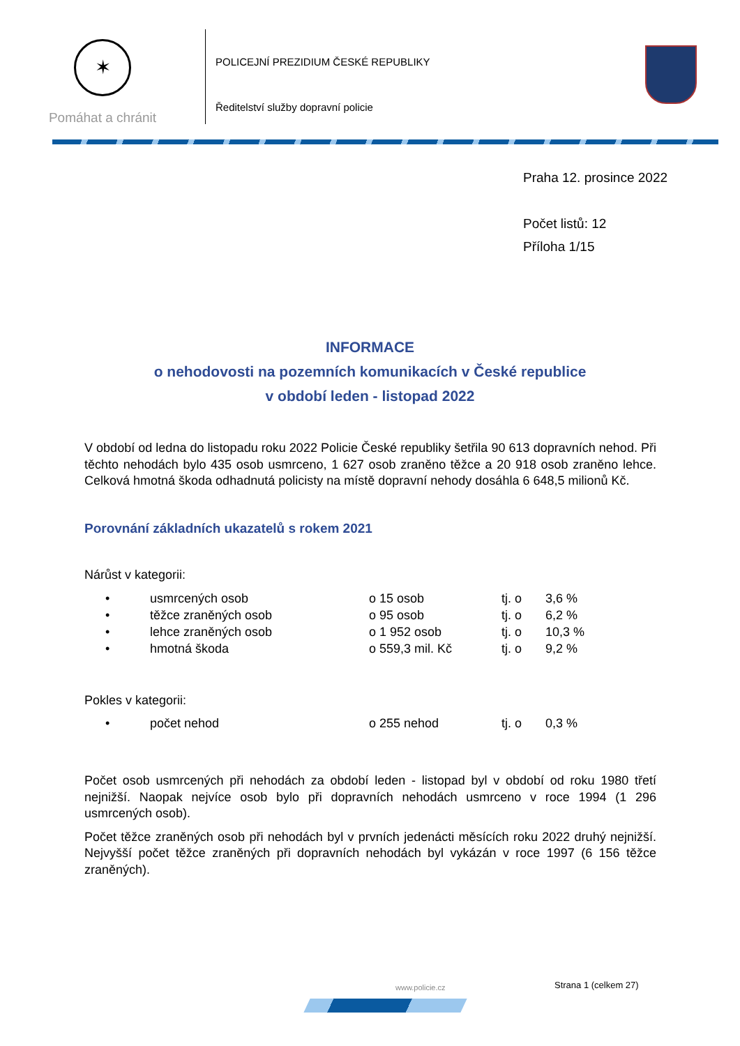✶
Pomáhat a chránit
POLICEJNÍ PREZIDIUM ČESKÉ REPUBLIKY
Ředitelství služby dopravní policie
Praha 12. prosince 2022
Počet listů: 12
Příloha 1/15
INFORMACE
o nehodovosti na pozemních komunikacích v České republice
v období leden - listopad 2022
V období od ledna do listopadu roku 2022 Policie České republiky šetřila 90 613 dopravních nehod. Při těchto nehodách bylo 435 osob usmrceno, 1 627 osob zraněno těžce a 20 918 osob zraněno lehce. Celková hmotná škoda odhadnutá policisty na místě dopravní nehody dosáhla 6 648,5 milionů Kč.
Porovnání základních ukazatelů s rokem 2021
Nárůst v kategorii:
| • | usmrcených osob | o 15 osob | tj. o | 3,6 % |
| • | těžce zraněných osob | o 95 osob | tj. o | 6,2 % |
| • | lehce zraněných osob | o 1 952 osob | tj. o | 10,3 % |
| • | hmotná škoda | o 559,3 mil. Kč | tj. o | 9,2 % |
Pokles v kategorii:
| • | počet nehod | o 255 nehod | tj. o | 0,3 % |
Počet osob usmrcených při nehodách za období leden - listopad byl v období od roku 1980 třetí nejnižší. Naopak nejvíce osob bylo při dopravních nehodách usmrceno v roce 1994 (1 296 usmrcených osob).
Počet těžce zraněných osob při nehodách byl v prvních jedenácti měsících roku 2022 druhý nejnižší. Nejvyšší počet těžce zraněných při dopravních nehodách byl vykázán v roce 1997 (6 156 těžce zraněných).
www.policie.cz Strana 1 (celkem 27)